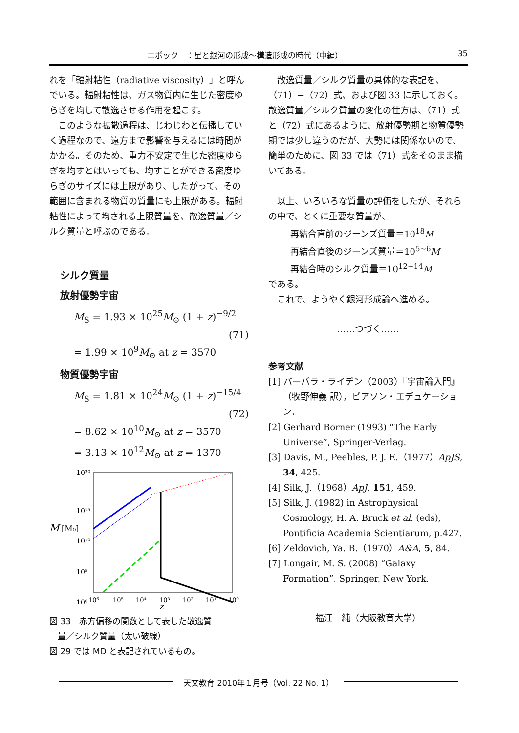エポック　：星と銀河の形成〜構造形成の時代（中編） 35
れを「輻射粘性（radiative viscosity）」と呼んでいる。輻射粘性は、ガス物質内に生じた密度ゆらぎを均して散逸させる作用を起こす。
このような拡散過程は、じわじわと伝播していく過程なので、遠方まで影響を与えるには時間がかかる。そのため、重力不安定で生じた密度ゆらぎを均すとはいっても、均すことができる密度ゆらぎのサイズには上限があり、したがって、その範囲に含まれる物質の質量にも上限がある。輻射粘性によって均される上限質量を、散逸質量／シルク質量と呼ぶのである。
シルク質量
放射優勢宇宙
M<sub>S</sub> = 1.93 × 10<sup>25</sup>M<sub>⊙</sub> (1 + z)<sup>−9/2</sup>
(71)
= 1.99 × 10<sup>9</sup>M<sub>⊙</sub> at z = 3570
物質優勢宇宙
M<sub>S</sub> = 1.81 × 10<sup>24</sup>M<sub>⊙</sub> (1 + z)<sup>−15/4</sup>
(72)
= 8.62 × 10<sup>10</sup>M<sub>⊙</sub> at z = 3570
= 3.13 × 10<sup>12</sup>M<sub>⊙</sub> at z = 1370
10²⁰
10¹⁵
10¹⁰
10⁵
10⁰
M
[M₀]
10⁶
10⁵
10⁴
10³
10²
10¹
10⁰
z
図 33　赤方偏移の関数として表した散逸質
　量／シルク質量（太い破線）
図 29 では MD と表記されているもの。
散逸質量／シルク質量の具体的な表記を、（71）−（72）式、および図 33 に示しておく。散逸質量／シルク質量の変化の仕方は、（71）式と（72）式にあるように、放射優勢期と物質優勢期では少し違うのだが、大勢には関係ないので、簡単のために、図 33 では（71）式をそのまま描いてある。
以上、いろいろな質量の評価をしたが、それらの中で、とくに重要な質量が、
再結合直前のジーンズ質量＝10<sup>18</sup>M
再結合直後のジーンズ質量＝10<sup>5~6</sup>M
再結合時のシルク質量＝10<sup>12~14</sup>M
である。
これで、ようやく銀河形成論へ進める。
……つづく……
参考文献
[1] バーバラ・ライデン（2003）『宇宙論入門』（牧野伸義 訳），ピアソン・エデュケーション．
[2] Gerhard Borner (1993) “The Early Universe”, Springer-Verlag.
[3] Davis, M., Peebles, P. J. E.（1977）ApJS, 34, 425.
[4] Silk, J.（1968）ApJ, 151, 459.
[5] Silk, J. (1982) in Astrophysical Cosmology, H. A. Bruck et al. (eds), Pontificia Academia Scientiarum, p.427.
[6] Zeldovich, Ya. B.（1970）A&A, 5, 84.
[7] Longair, M. S. (2008) “Galaxy Formation”, Springer, New York.
福江　純（大阪教育大学）
天文教育 2010年１月号（Vol. 22 No. 1）